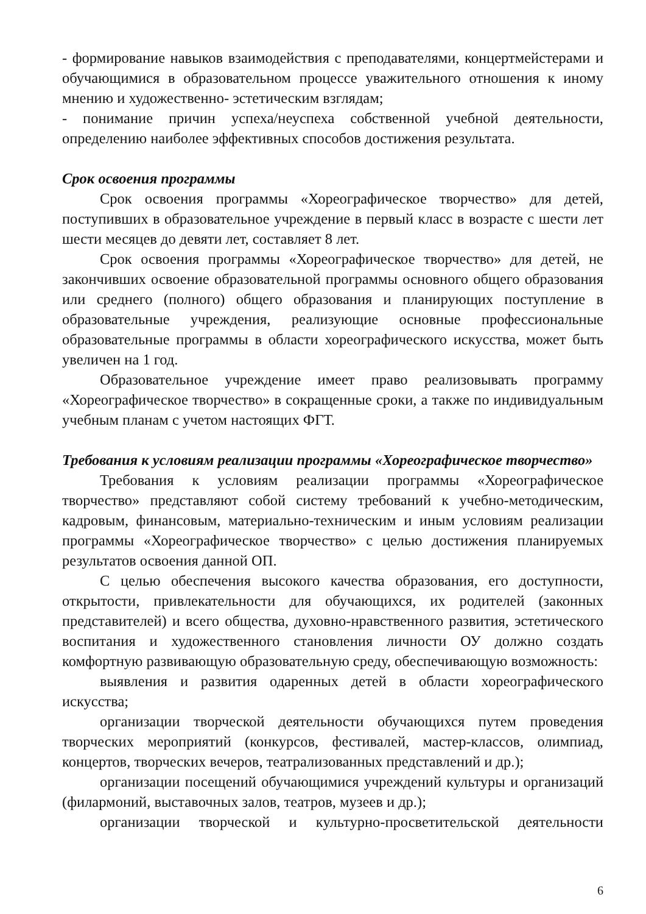- формирование навыков взаимодействия с преподавателями, концертмейстерами и обучающимися в образовательном процессе уважительного отношения к иному мнению и художественно- эстетическим взглядам;
- понимание причин успеха/неуспеха собственной учебной деятельности, определению наиболее эффективных способов достижения результата.
Срок освоения программы
Срок освоения программы «Хореографическое творчество» для детей, поступивших в образовательное учреждение в первый класс в возрасте с шести лет шести месяцев до девяти лет, составляет 8 лет.
Срок освоения программы «Хореографическое творчество» для детей, не закончивших освоение образовательной программы основного общего образования или среднего (полного) общего образования и планирующих поступление в образовательные учреждения, реализующие основные профессиональные образовательные программы в области хореографического искусства, может быть увеличен на 1 год.
Образовательное учреждение имеет право реализовывать программу «Хореографическое творчество» в сокращенные сроки, а также по индивидуальным учебным планам с учетом настоящих ФГТ.
Требования к условиям реализации программы «Хореографическое творчество»
Требования к условиям реализации программы «Хореографическое творчество» представляют собой систему требований к учебно-методическим, кадровым, финансовым, материально-техническим и иным условиям реализации программы «Хореографическое творчество» с целью достижения планируемых результатов освоения данной ОП.
С целью обеспечения высокого качества образования, его доступности, открытости, привлекательности для обучающихся, их родителей (законных представителей) и всего общества, духовно-нравственного развития, эстетического воспитания и художественного становления личности ОУ должно создать комфортную развивающую образовательную среду, обеспечивающую возможность:
выявления и развития одаренных детей в области хореографического искусства;
организации творческой деятельности обучающихся путем проведения творческих мероприятий (конкурсов, фестивалей, мастер-классов, олимпиад, концертов, творческих вечеров, театрализованных представлений и др.);
организации посещений обучающимися учреждений культуры и организаций (филармоний, выставочных залов, театров, музеев и др.);
организации творческой и культурно-просветительской деятельности
6